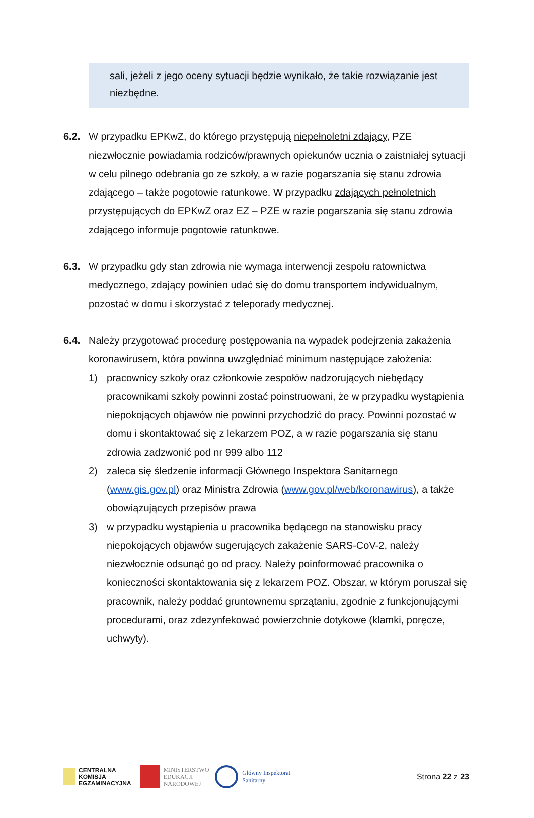sali, jeżeli z jego oceny sytuacji będzie wynikało, że takie rozwiązanie jest niezbędne.
6.2. W przypadku EPKwZ, do którego przystępują niepełnoletni zdający, PZE niezwłocznie powiadamia rodziców/prawnych opiekunów ucznia o zaistniałej sytuacji w celu pilnego odebrania go ze szkoły, a w razie pogarszania się stanu zdrowia zdającego – także pogotowie ratunkowe. W przypadku zdających pełnoletnich przystępujących do EPKwZ oraz EZ – PZE w razie pogarszania się stanu zdrowia zdającego informuje pogotowie ratunkowe.
6.3. W przypadku gdy stan zdrowia nie wymaga interwencji zespołu ratownictwa medycznego, zdający powinien udać się do domu transportem indywidualnym, pozostać w domu i skorzystać z teleporady medycznej.
6.4. Należy przygotować procedurę postępowania na wypadek podejrzenia zakażenia koronawirusem, która powinna uwzględniać minimum następujące założenia:
1) pracownicy szkoły oraz członkowie zespołów nadzorujących niebędący pracownikami szkoły powinni zostać poinstruowani, że w przypadku wystąpienia niepokojących objawów nie powinni przychodzić do pracy. Powinni pozostać w domu i skontaktować się z lekarzem POZ, a w razie pogarszania się stanu zdrowia zadzwonić pod nr 999 albo 112
2) zaleca się śledzenie informacji Głównego Inspektora Sanitarnego (www.gis.gov.pl) oraz Ministra Zdrowia (www.gov.pl/web/koronawirus), a także obowiązujących przepisów prawa
3) w przypadku wystąpienia u pracownika będącego na stanowisku pracy niepokojących objawów sugerujących zakażenie SARS-CoV-2, należy niezwłocznie odsunąć go od pracy. Należy poinformować pracownika o konieczności skontaktowania się z lekarzem POZ. Obszar, w którym poruszał się pracownik, należy poddać gruntownemu sprzątaniu, zgodnie z funkcjonującymi procedurami, oraz zdezynfekować powierzchnie dotykowe (klamki, poręcze, uchwyty).
CENTRALNA
KOMISJA
EGZAMINACYJNA
MINISTERSTWO
EDUKACJI
NARODOWEJ
Główny Inspektorat
Sanitarny
Strona 22 z 23